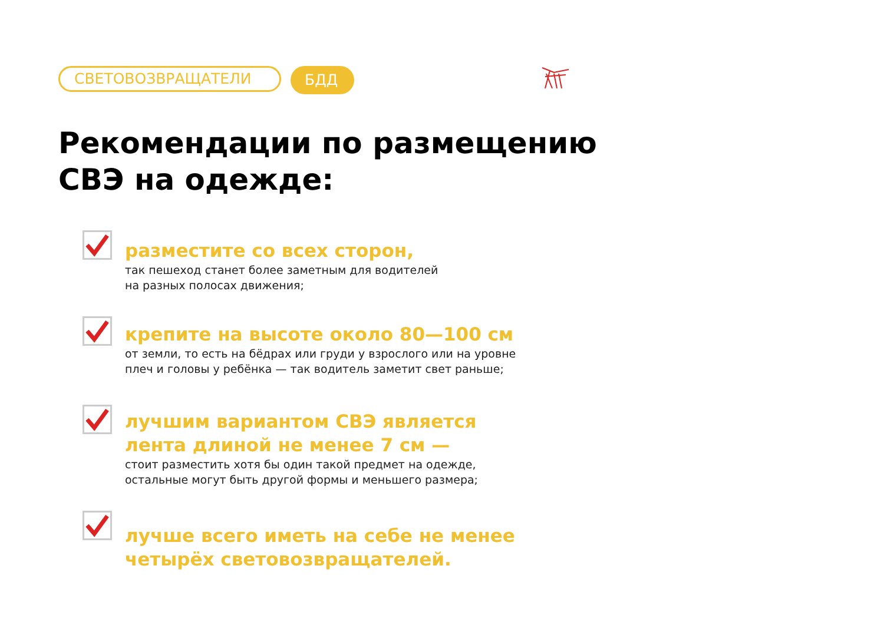СВЕТОВОЗВРАЩАТЕЛИ БДД
Рекомендации по размещению
СВЭ на одежде:
разместите со всех сторон,
так пешеход станет более заметным для водителей
на разных полосах движения;
крепите на высоте около 80—100 см
от земли, то есть на бёдрах или груди у взрослого или на уровне
плеч и головы у ребёнка — так водитель заметит свет раньше;
лучшим вариантом СВЭ является
лента длиной не менее 7 см —
стоит разместить хотя бы один такой предмет на одежде,
остальные могут быть другой формы и меньшего размера;
лучше всего иметь на себе не менее
четырёх световозвращателей.